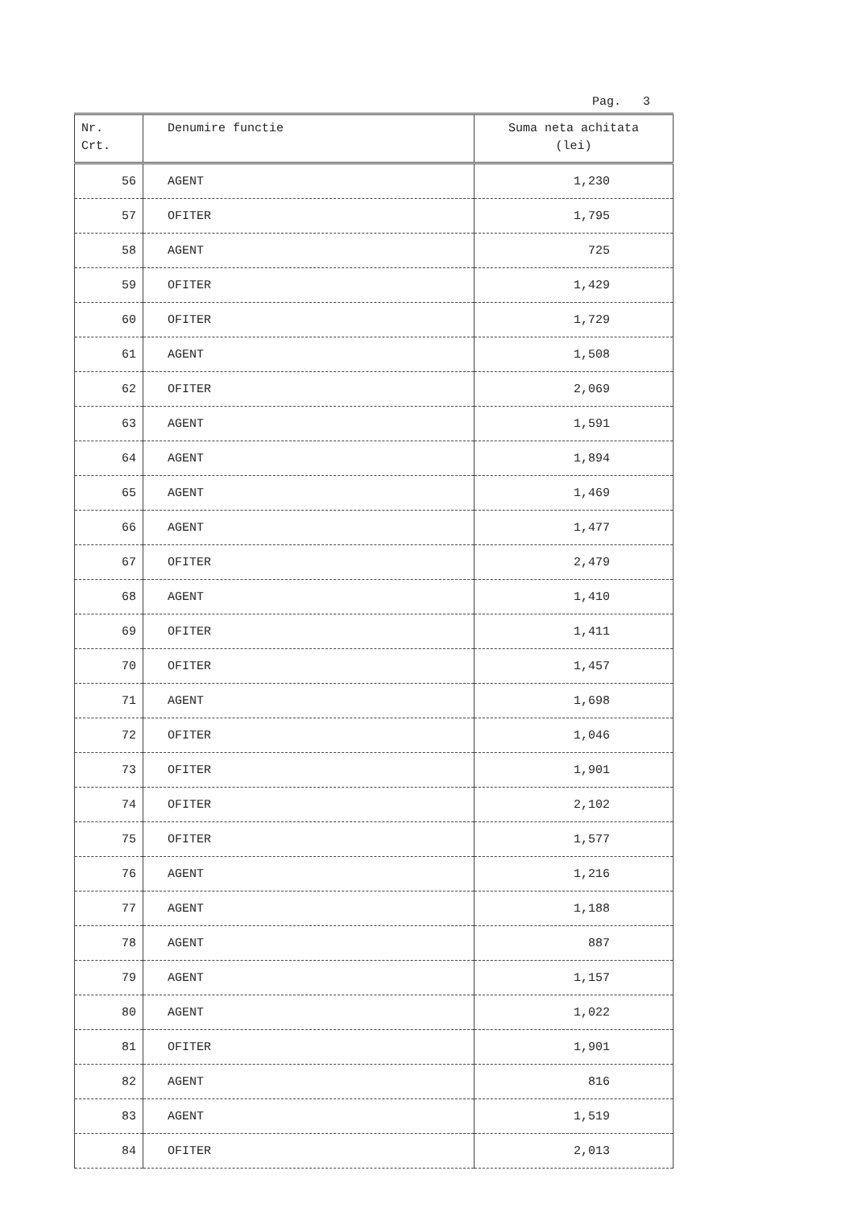Pag. 3
| Nr. Crt. | Denumire functie | Suma neta achitata (lei) |
| --- | --- | --- |
| 56 | AGENT | 1,230 |
| 57 | OFITER | 1,795 |
| 58 | AGENT | 725 |
| 59 | OFITER | 1,429 |
| 60 | OFITER | 1,729 |
| 61 | AGENT | 1,508 |
| 62 | OFITER | 2,069 |
| 63 | AGENT | 1,591 |
| 64 | AGENT | 1,894 |
| 65 | AGENT | 1,469 |
| 66 | AGENT | 1,477 |
| 67 | OFITER | 2,479 |
| 68 | AGENT | 1,410 |
| 69 | OFITER | 1,411 |
| 70 | OFITER | 1,457 |
| 71 | AGENT | 1,698 |
| 72 | OFITER | 1,046 |
| 73 | OFITER | 1,901 |
| 74 | OFITER | 2,102 |
| 75 | OFITER | 1,577 |
| 76 | AGENT | 1,216 |
| 77 | AGENT | 1,188 |
| 78 | AGENT | 887 |
| 79 | AGENT | 1,157 |
| 80 | AGENT | 1,022 |
| 81 | OFITER | 1,901 |
| 82 | AGENT | 816 |
| 83 | AGENT | 1,519 |
| 84 | OFITER | 2,013 |